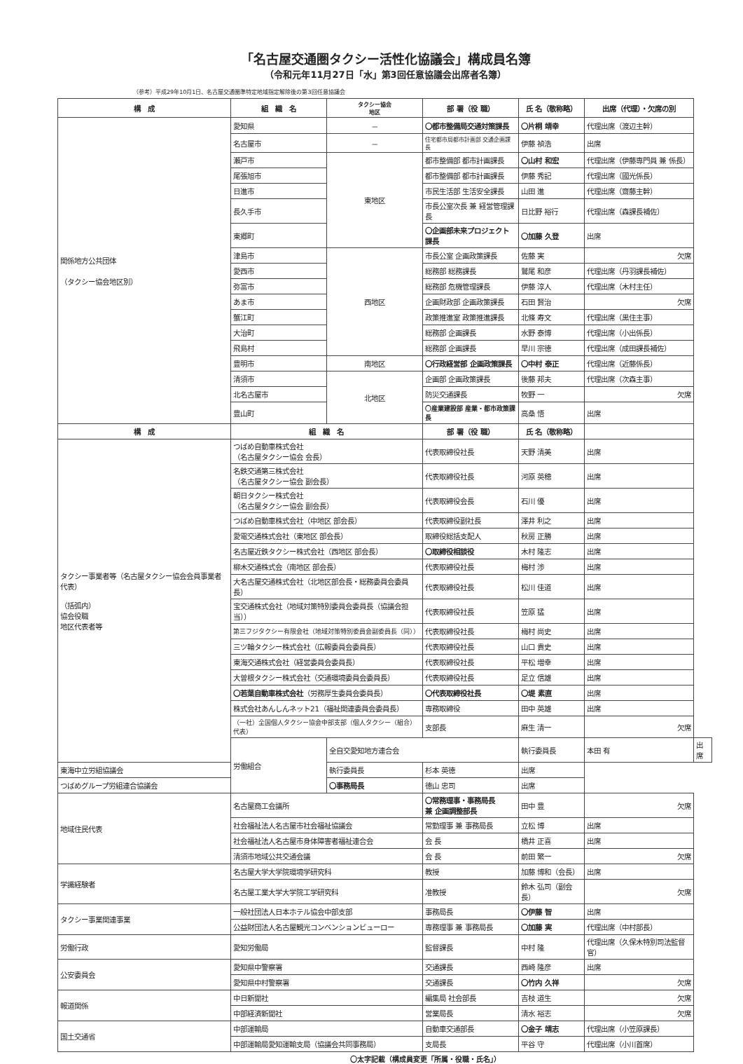「名古屋交通圏タクシー活性化協議会」構成員名簿
（令和元年11月27日「水」第3回任意協議会出席者名簿）
（参考）平成29年10月1日、名古屋交通圏準特定地域指定解除後の第3回任意協議会
| 構 成 | 組 織 名 | タクシー協会 地区 | 部 署（役 職） | 氏 名（敬称略） | 出席（代理）・欠席の別 | |
| --- | --- | --- | --- | --- | --- | --- |
| 関係地方公共団体 （タクシー協会地区別） | 愛知県 | － | 〇都市整備局交通対策課長 | 〇片桐 靖幸 | 代理出席（渡辺主幹） | |
| | 名古屋市 | － | 住宅都市局都市計画部 交通企画課長 | 伊藤 禎浩 | 出席 | |
| | 瀬戸市 | 東地区 | 都市整備部 都市計画課長 | 〇山村 和宏 | 代理出席（伊藤専門員 兼 係長） | |
| | 尾張旭市 | | 都市整備部 都市計画課長 | 伊藤 秀記 | 代理出席（國光係長） | |
| | 日進市 | | 市民生活部 生活安全課長 | 山田 進 | 代理出席（齋藤主幹） | |
| | 長久手市 | | 市長公室次長 兼 経営管理課長 | 日比野 裕行 | 代理出席（森課長補佐） | |
| | 東郷町 | | 〇企画部未来プロジェクト課長 | 〇加藤 久登 | 出席 | |
| | 津島市 | 西地区 | 市長公室 企画政策課長 | 佐藤 実 | 欠席 | |
| | 愛西市 | | 総務部 総務課長 | 鷲尾 和彦 | 代理出席（丹羽課長補佐） | |
| | 弥富市 | | 総務部 危機管理課長 | 伊藤 淳人 | 代理出席（木村主任） | |
| | あま市 | | 企画財政部 企画政策課長 | 石田 賢治 | 欠席 | |
| | 蟹江町 | | 政策推進室 政策推進課長 | 北條 寿文 | 代理出席（黒住主事） | |
| | 大治町 | | 総務部 企画課長 | 水野 泰博 | 代理出席（小出係長） | |
| | 飛島村 | | 総務部 企画課長 | 早川 宗徳 | 代理出席（成田課長補佐） | |
| | 豊明市 | 南地区 | 〇行政経営部 企画政策課長 | 〇中村 泰正 | 代理出席（近藤係長） | |
| | 清須市 | 北地区 | 企画部 企画政策課長 | 後藤 邦夫 | 代理出席（次森主事） | |
| | 北名古屋市 | | 防災交通課長 | 牧野 一 | 欠席 | |
| | 豊山町 | | 〇産業建設部 産業・都市政策課長 | 高桑 悟 | 出席 | |
| 構 成 | 組 織 名 | | 部 署（役 職） | 氏 名（敬称略） | | |
| タクシー事業者等（名古屋タクシー協会会員事業者代表） （括弧内） 協会役職 地区代表者等 | つばめ自動車株式会社 （名古屋タクシー協会 会長） | | 代表取締役社長 | 天野 清美 | 出席 | |
| | 名鉄交通第三株式会社 （名古屋タクシー協会 副会長） | | 代表取締役社長 | 河原 英穂 | 出席 | |
| | 朝日タクシー株式会社 （名古屋タクシー協会 副会長） | | 代表取締役会長 | 石川 優 | 出席 | |
| | つばめ自動車株式会社（中地区 部会長） | | 代表取締役副社長 | 澤井 利之 | 出席 | |
| | 愛電交通株式会社（東地区 部会長） | | 取締役総括支配人 | 秋房 正勝 | 出席 | |
| | 名古屋近鉄タクシー株式会社（西地区 部会長） | | 〇取締役相談役 | 木村 隆志 | 出席 | |
| | 柳木交通株式会（南地区 部会長） | | 代表取締役社長 | 梅村 渉 | 出席 | |
| | 大名古屋交通株式会社（北地区部会長・総務委員会委員長） | | 代表取締役社長 | 松川 佳道 | 出席 | |
| | 宝交通株式会社（地域対策特別委員会委員長（協議会担当）） | | 代表取締役社長 | 笠原 猛 | 出席 | |
| | 第三フジタクシー有限会社（地域対策特別委員会副委員長（同）） | | 代表取締役社長 | 梅村 尚史 | 出席 | |
| | 三ツ輪タクシー株式会社（広報委員会委員長） | | 代表取締役社長 | 山口 貴史 | 出席 | |
| | 東海交通株式会社（経営委員会委員長） | | 代表取締役社長 | 平松 増幸 | 出席 | |
| | 大曽根タクシー株式会社（交通環境委員会委員長） | | 代表取締役社長 | 足立 信雄 | 出席 | |
| | 〇若葉自動車株式会社 （労務厚生委員会委員長） | | 〇代表取締役社長 | 〇堤 素直 | 出席 | |
| | 株式会社あんしんネット21（福祉関連委員会委員長） | | 専務取締役 | 田中 英雄 | 出席 | |
| | （一社）全国個人タクシー協会中部支部（個人タクシー（組合）代表） | | 支部長 | 麻生 清一 | 欠席 | |
| | 労働組合 | 全自交愛知地方連合会 | | 執行委員長 | 本田 有 | 出席 |
| 東海中立労組協議会 | | 執行委員長 | 杉本 英徳 | 出席 | | |
| つばめグループ労組連合協議会 | | 〇事務局長 | 徳山 忠司 | 出席 | | |
| 地域住民代表 | 名古屋商工会議所 | | 〇常務理事・事務局長 兼 企画調整部長 | 田中 豊 | 欠席 | |
| | 社会福祉法人名古屋市社会福祉協議会 | | 常勤理事 兼 事務局長 | 立松 博 | 出席 | |
| | 社会福祉法人名古屋市身体障害者福祉連合会 | | 会 長 | 橋井 正喜 | 出席 | |
| | 清須市地域公共交通会議 | | 会 長 | 前田 繁一 | 欠席 | |
| 学識経験者 | 名古屋大学大学院環境学研究科 | | 教授 | 加藤 博和（会長） | 出席 | |
| | 名古屋工業大学大学院工学研究科 | | 准教授 | 鈴木 弘司（副会長） | 欠席 | |
| タクシー事業関連事業 | 一般社団法人日本ホテル協会中部支部 | | 事務局長 | 〇伊藤 智 | 出席 | |
| | 公益財団法人名古屋観光コンベンションビューロー | | 専務理事 兼 事務局長 | 〇加藤 実 | 代理出席（中村部長） | |
| 労働行政 | 愛知労働局 | | 監督課長 | 中村 隆 | 代理出席（久保木特別司法監督官） | |
| 公安委員会 | 愛知県中警察署 | | 交通課長 | 西崎 隆彦 | 出席 | |
| | 愛知県中村警察署 | | 交通課長 | 〇竹内 久祥 | 欠席 | |
| 報道関係 | 中日新聞社 | | 編集局 社会部長 | 吉枝 道生 | 欠席 | |
| | 中部経済新聞社 | | 営業局長 | 清水 裕志 | 欠席 | |
| 国土交通省 | 中部運輸局 | | 自動車交通部長 | 〇金子 靖志 | 代理出席（小笠原課長） | |
| | 中部運輸局愛知運輸支局（協議会共同事務局） | | 支局長 | 平谷 守 | 代理出席（小川首席） | |
〇太字記載（構成員変更「所属・役職・氏名」）